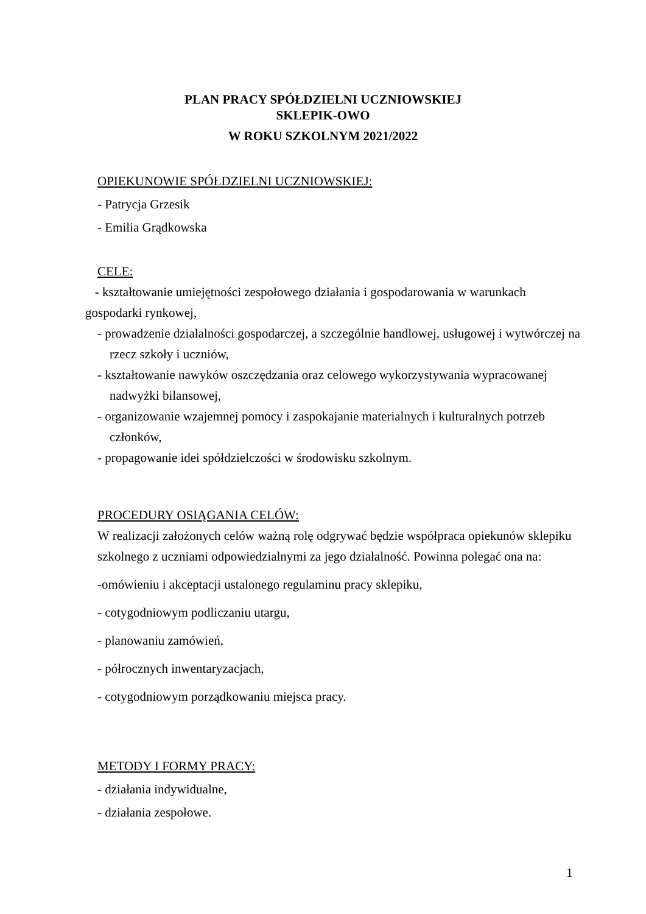PLAN PRACY SPÓŁDZIELNI UCZNIOWSKIEJ
SKLEPIK-OWO
W ROKU SZKOLNYM 2021/2022
OPIEKUNOWIE SPÓŁDZIELNI UCZNIOWSKIEJ:
- Patrycja Grzesik
- Emilia Grądkowska
CELE:
- kształtowanie umiejętności zespołowego działania i gospodarowania w warunkach gospodarki rynkowej,
- prowadzenie działalności gospodarczej, a szczególnie handlowej, usługowej i wytwórczej na rzecz szkoły i uczniów,
- kształtowanie nawyków oszczędzania oraz celowego wykorzystywania wypracowanej nadwyżki bilansowej,
- organizowanie wzajemnej pomocy i zaspokajanie materialnych i kulturalnych potrzeb członków,
- propagowanie idei spółdzielczości w środowisku szkolnym.
PROCEDURY OSIĄGANIA CELÓW:
W realizacji założonych celów ważną rolę odgrywać będzie współpraca opiekunów sklepiku szkolnego z uczniami odpowiedzialnymi za jego działalność. Powinna polegać ona na:
-omówieniu i akceptacji ustalonego regulaminu pracy sklepiku,
- cotygodniowym podliczaniu utargu,
- planowaniu zamówień,
- półrocznych inwentaryzacjach,
- cotygodniowym porządkowaniu miejsca pracy.
METODY I FORMY PRACY:
- działania indywidualne,
- działania zespołowe.
1